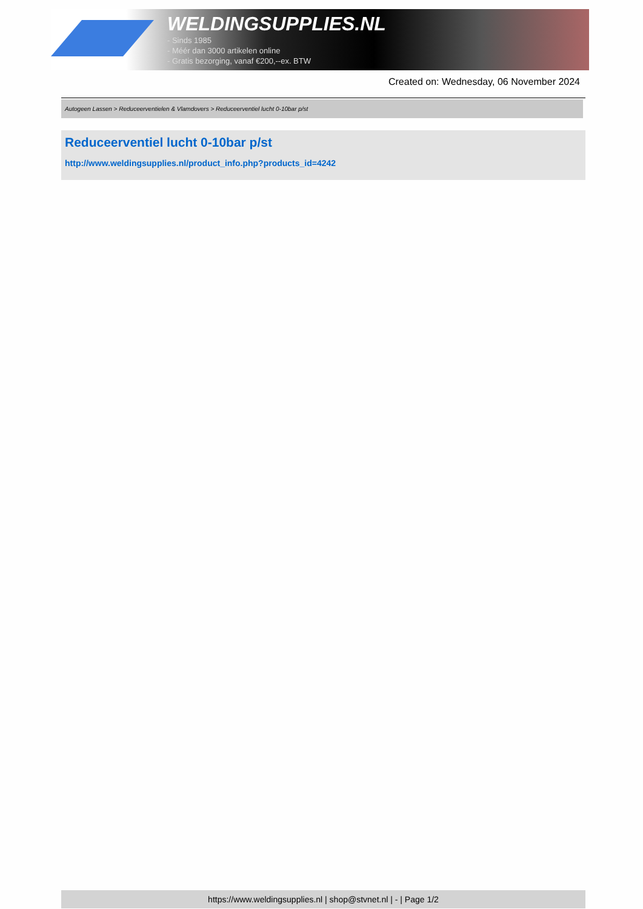WELDINGSUPPLIES.NL
- Sinds 1985
- Méér dan 3000 artikelen online
- Gratis bezorging, vanaf €200,--ex. BTW
Created on: Wednesday, 06 November 2024
Autogeen Lassen > Reduceerventielen & Vlamdovers > Reduceerventiel lucht 0-10bar p/st
Reduceerventiel lucht 0-10bar p/st
http://www.weldingsupplies.nl/product_info.php?products_id=4242
https://www.weldingsupplies.nl | shop@stvnet.nl | - | Page 1/2